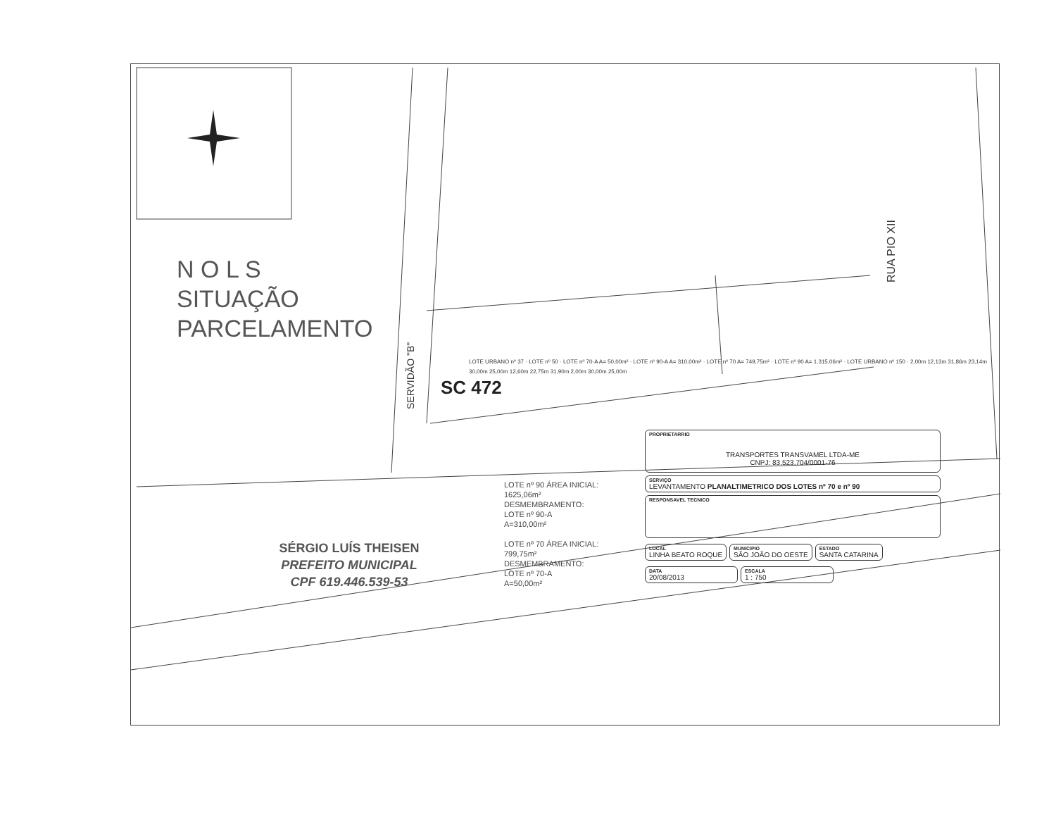RUA PIO XII
SERVIDÃO "B"
N O L S
SITUAÇÃO
PARCELAMENTO
LOTE URBANO nº 37 · LOTE nº 50 · LOTE nº 70-A A= 50,00m² · LOTE nº 90-A A= 310,00m² · LOTE nº 70 A= 749,75m² · LOTE nº 90 A= 1.315,06m² · LOTE URBANO nº 150 · 2,00m 12,13m 31,86m 23,14m 30,00m 25,00m 12,60m 22,75m 31,90m 2,00m 30,00m 25,00m
SC 472
SÉRGIO LUÍS THEISEN
PREFEITO MUNICIPAL
CPF 619.446.539-53
LOTE nº 90 ÁREA INICIAL:
1625,06m²
DESMEMBRAMENTO:
LOTE nº 90-A
A=310,00m²
LOTE nº 70 ÁREA INICIAL:
799,75m²
DESMEMBRAMENTO:
LOTE nº 70-A
A=50,00m²
PROPRIETARRIO
TRANSPORTES TRANSVAMEL LTDA-ME
CNPJ: 83.523.704/0001-76
SERVIÇO
LEVANTAMENTO PLANALTIMETRICO DOS LOTES nº 70 e nº 90
RESPONSAVEL TECNICO
LOCAL
LINHA BEATO ROQUE
MUNICIPIO
SÃO JOÃO DO OESTE
ESTADO
SANTA CATARINA
DATA
20/08/2013
ESCALA
1 : 750